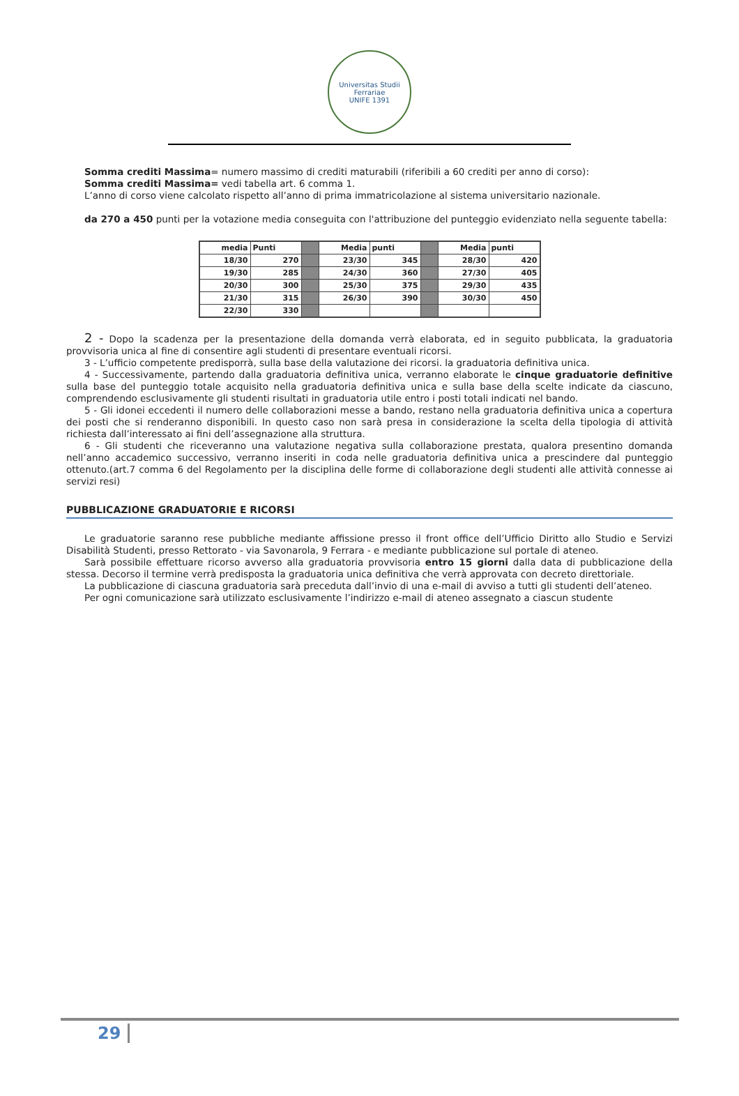Universitas Studii Ferrariae
UNIFE 1391
Somma crediti Massima= numero massimo di crediti maturabili (riferibili a 60 crediti per anno di corso):
Somma crediti Massima= vedi tabella art. 6 comma 1.
L’anno di corso viene calcolato rispetto all’anno di prima immatricolazione al sistema universitario nazionale.
da 270 a 450 punti per la votazione media conseguita con l'attribuzione del punteggio evidenziato nella seguente tabella:
| media | Punti | | Media | punti | | Media | punti |
| 18/30 | 270 | | 23/30 | 345 | | 28/30 | 420 |
| 19/30 | 285 | | 24/30 | 360 | | 27/30 | 405 |
| 20/30 | 300 | | 25/30 | 375 | | 29/30 | 435 |
| 21/30 | 315 | | 26/30 | 390 | | 30/30 | 450 |
| 22/30 | 330 | | | | | | |
2 - Dopo la scadenza per la presentazione della domanda verrà elaborata, ed in seguito pubblicata, la graduatoria provvisoria unica al fine di consentire agli studenti di presentare eventuali ricorsi.
3 - L’ufficio competente predisporrà, sulla base della valutazione dei ricorsi. la graduatoria definitiva unica.
4 - Successivamente, partendo dalla graduatoria definitiva unica, verranno elaborate le cinque graduatorie definitive sulla base del punteggio totale acquisito nella graduatoria definitiva unica e sulla base della scelte indicate da ciascuno, comprendendo esclusivamente gli studenti risultati in graduatoria utile entro i posti totali indicati nel bando.
5 - Gli idonei eccedenti il numero delle collaborazioni messe a bando, restano nella graduatoria definitiva unica a copertura dei posti che si renderanno disponibili. In questo caso non sarà presa in considerazione la scelta della tipologia di attività richiesta dall’interessato ai fini dell’assegnazione alla struttura.
6 - Gli studenti che riceveranno una valutazione negativa sulla collaborazione prestata, qualora presentino domanda nell’anno accademico successivo, verranno inseriti in coda nelle graduatoria definitiva unica a prescindere dal punteggio ottenuto.(art.7 comma 6 del Regolamento per la disciplina delle forme di collaborazione degli studenti alle attività connesse ai servizi resi)
PUBBLICAZIONE GRADUATORIE E RICORSI
Le graduatorie saranno rese pubbliche mediante affissione presso il front office dell’Ufficio Diritto allo Studio e Servizi Disabilità Studenti, presso Rettorato - via Savonarola, 9 Ferrara - e mediante pubblicazione sul portale di ateneo.
Sarà possibile effettuare ricorso avverso alla graduatoria provvisoria entro 15 giorni dalla data di pubblicazione della stessa. Decorso il termine verrà predisposta la graduatoria unica definitiva che verrà approvata con decreto direttoriale.
La pubblicazione di ciascuna graduatoria sarà preceduta dall’invio di una e-mail di avviso a tutti gli studenti dell’ateneo.
Per ogni comunicazione sarà utilizzato esclusivamente l’indirizzo e-mail di ateneo assegnato a ciascun studente
29